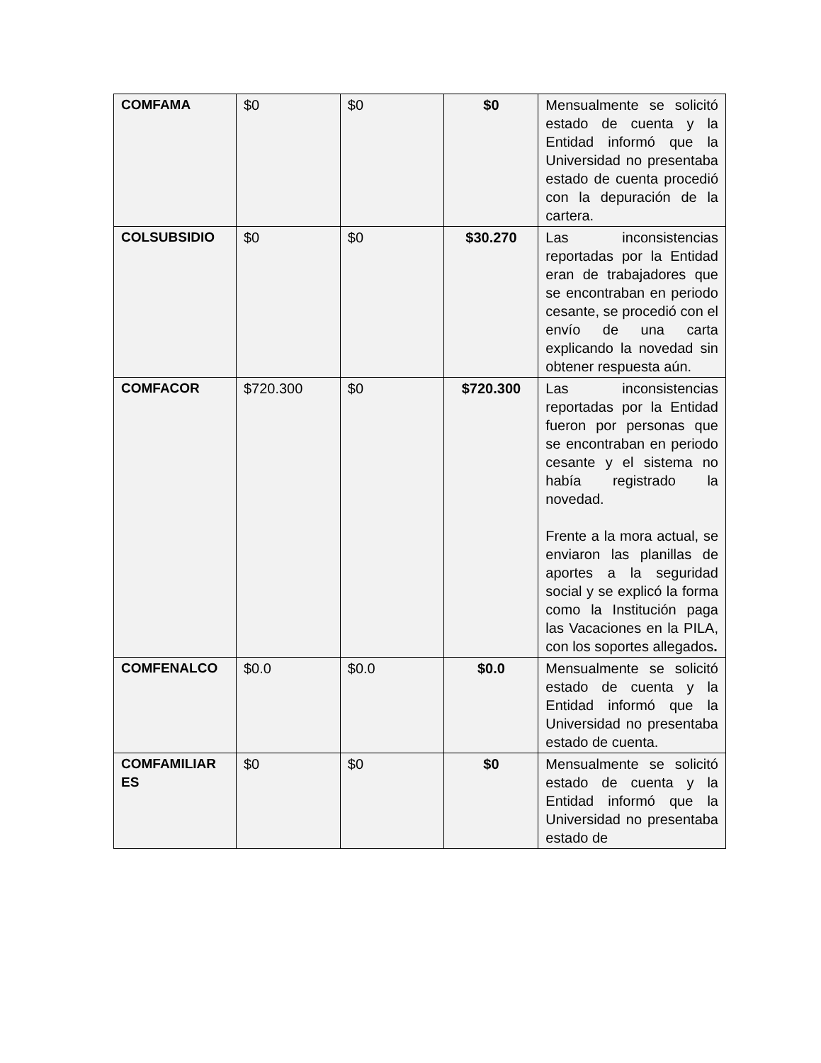| COMFAMA | $0 | $0 | $0 | Mensualmente se solicitó estado de cuenta y la Entidad informó que la Universidad no presentaba estado de cuenta procedió con la depuración de la cartera. |
| COLSUBSIDIO | $0 | $0 | $30.270 | Las inconsistencias reportadas por la Entidad eran de trabajadores que se encontraban en periodo cesante, se procedió con el envío de una carta explicando la novedad sin obtener respuesta aún. |
| COMFACOR | $720.300 | $0 | $720.300 | Las inconsistencias reportadas por la Entidad fueron por personas que se encontraban en periodo cesante y el sistema no había registrado la novedad. Frente a la mora actual, se enviaron las planillas de aportes a la seguridad social y se explicó la forma como la Institución paga las Vacaciones en la PILA, con los soportes allegados . |
| COMFENALCO | $0.0 | $0.0 | $0.0 | Mensualmente se solicitó estado de cuenta y la Entidad informó que la Universidad no presentaba estado de cuenta. |
| COMFAMILIAR ES | $0 | $0 | $0 | Mensualmente se solicitó estado de cuenta y la Entidad informó que la Universidad no presentaba estado de |